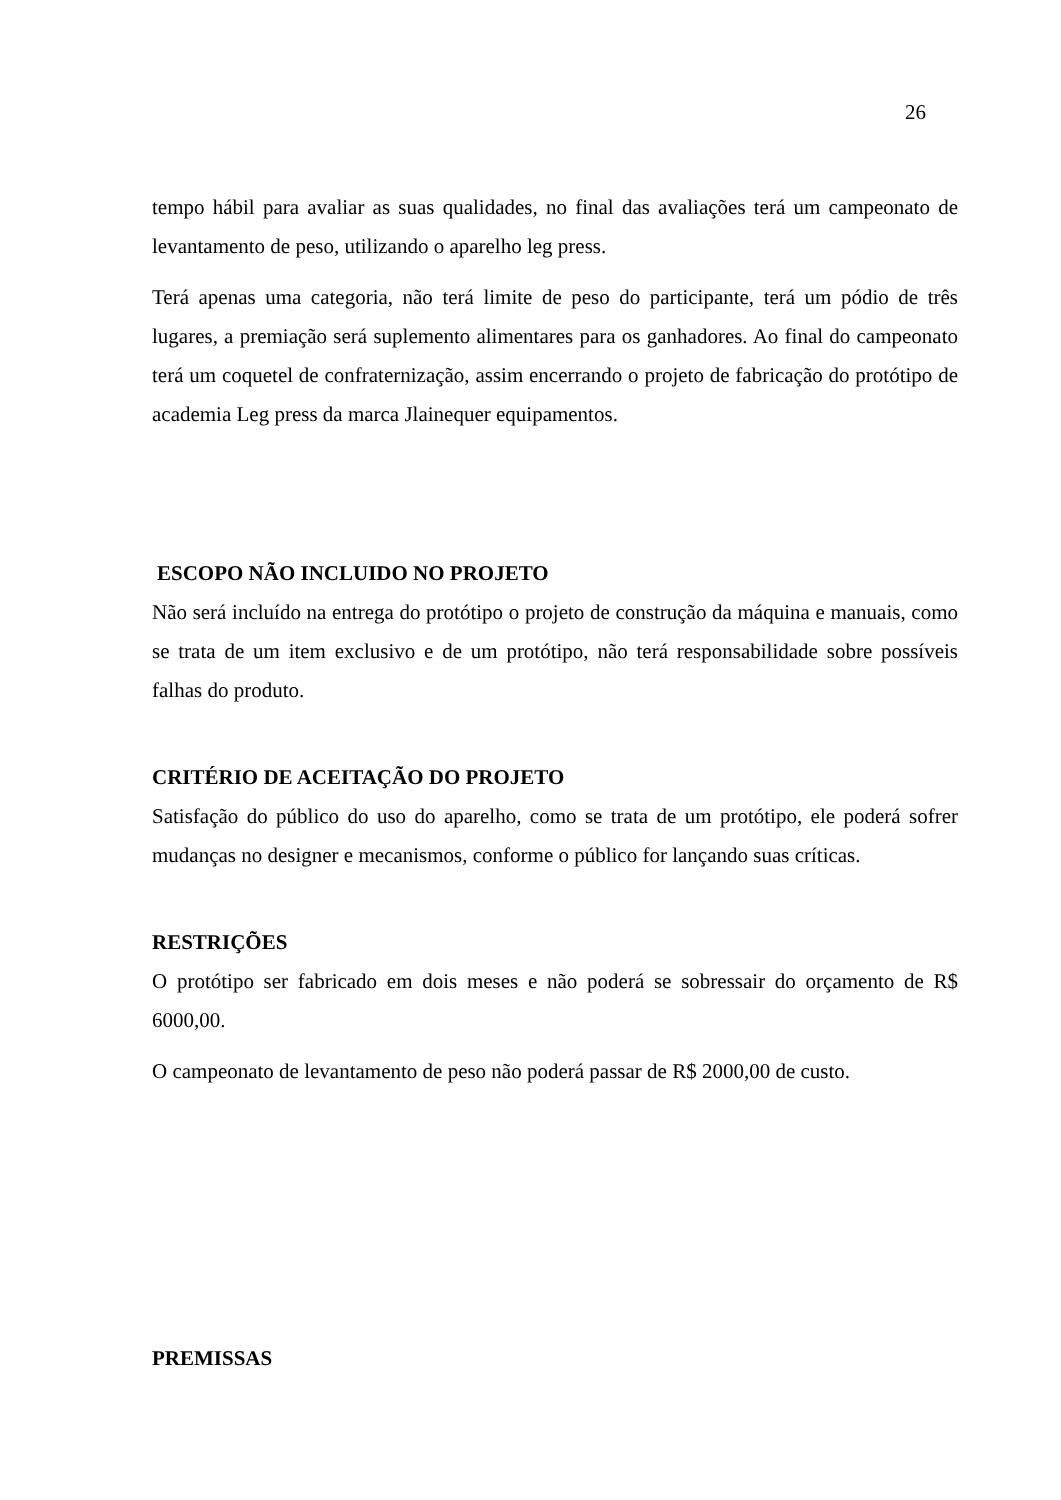26
tempo hábil para avaliar as suas qualidades, no final das avaliações terá um campeonato de levantamento de peso, utilizando o aparelho leg press.
Terá apenas uma categoria, não terá limite de peso do participante, terá um pódio de três lugares, a premiação será suplemento alimentares para os ganhadores. Ao final do campeonato terá um coquetel de confraternização, assim encerrando o projeto de fabricação do protótipo de academia Leg press da marca Jlainequer equipamentos.
ESCOPO NÃO INCLUIDO NO PROJETO
Não será incluído na entrega do protótipo o projeto de construção da máquina e manuais, como se trata de um item exclusivo e de um protótipo, não terá responsabilidade sobre possíveis falhas do produto.
CRITÉRIO DE ACEITAÇÃO DO PROJETO
Satisfação do público do uso do aparelho, como se trata de um protótipo, ele poderá sofrer mudanças no designer e mecanismos, conforme o público for lançando suas críticas.
RESTRIÇÕES
O protótipo ser fabricado em dois meses e não poderá se sobressair do orçamento de R$ 6000,00.
O campeonato de levantamento de peso não poderá passar de R$ 2000,00 de custo.
PREMISSAS